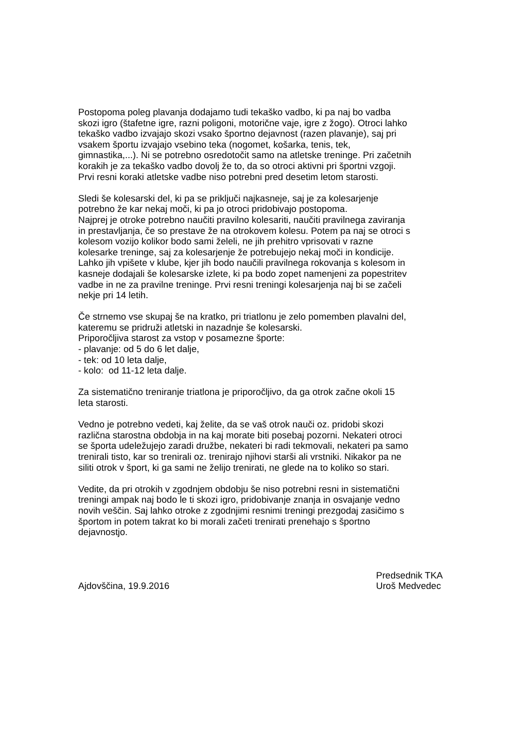Postopoma poleg plavanja dodajamo tudi tekaško vadbo, ki pa naj bo vadba
skozi igro (štafetne igre, razni poligoni, motorične vaje, igre z žogo). Otroci lahko
tekaško vadbo izvajajo skozi vsako športno dejavnost (razen plavanje), saj pri
vsakem športu izvajajo vsebino teka (nogomet, košarka, tenis, tek,
gimnastika,...). Ni se potrebno osredotočit samo na atletske treninge. Pri začetnih
korakih je za tekaško vadbo dovolj že to, da so otroci aktivni pri športni vzgoji.
Prvi resni koraki atletske vadbe niso potrebni pred desetim letom starosti.
Sledi še kolesarski del, ki pa se priključi najkasneje, saj je za kolesarjenje
potrebno že kar nekaj moči, ki pa jo otroci pridobivajo postopoma.
Najprej je otroke potrebno naučiti pravilno kolesariti, naučiti pravilnega zaviranja
in prestavljanja, če so prestave že na otrokovem kolesu. Potem pa naj se otroci s
kolesom vozijo kolikor bodo sami želeli, ne jih prehitro vprisovati v razne
kolesarke treninge, saj za kolesarjenje že potrebujejo nekaj moči in kondicije.
Lahko jih vpišete v klube, kjer jih bodo naučili pravilnega rokovanja s kolesom in
kasneje dodajali še kolesarske izlete, ki pa bodo zopet namenjeni za popestritev
vadbe in ne za pravilne treninge. Prvi resni treningi kolesarjenja naj bi se začeli
nekje pri 14 letih.
Če strnemo vse skupaj še na kratko, pri triatlonu je zelo pomemben plavalni del,
kateremu se pridruži atletski in nazadnje še kolesarski.
Priporočljiva starost za vstop v posamezne športe:
- plavanje: od 5 do 6 let dalje,
- tek: od 10 leta dalje,
- kolo: od 11-12 leta dalje.
Za sistematično treniranje triatlona je priporočljivo, da ga otrok začne okoli 15
leta starosti.
Vedno je potrebno vedeti, kaj želite, da se vaš otrok nauči oz. pridobi skozi
različna starostna obdobja in na kaj morate biti posebaj pozorni. Nekateri otroci
se športa udeležujejo zaradi družbe, nekateri bi radi tekmovali, nekateri pa samo
trenirali tisto, kar so trenirali oz. trenirajo njihovi starši ali vrstniki. Nikakor pa ne
siliti otrok v šport, ki ga sami ne želijo trenirati, ne glede na to koliko so stari.
Vedite, da pri otrokih v zgodnjem obdobju še niso potrebni resni in sistematični
treningi ampak naj bodo le ti skozi igro, pridobivanje znanja in osvajanje vedno
novih veščin. Saj lahko otroke z zgodnjimi resnimi treningi prezgodaj zasičimo s
športom in potem takrat ko bi morali začeti trenirati prenehajo s športno
dejavnostjo.
Ajdovščina, 19.9.2016 Predsednik TKA
Uroš Medvedec